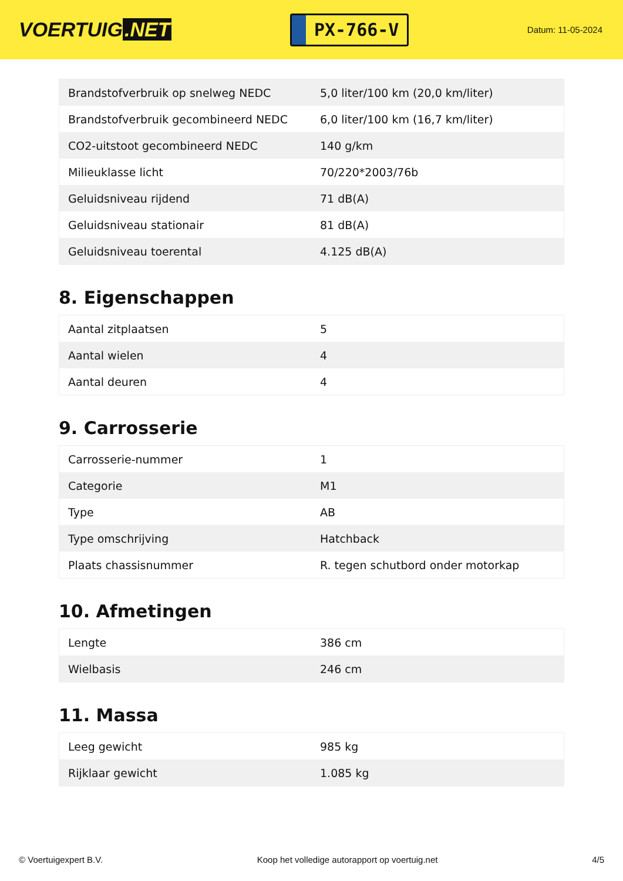VOERTUIG.NET
PX-766-V
Datum: 11-05-2024
| Brandstofverbruik op snelweg NEDC | 5,0 liter/100 km (20,0 km/liter) |
| Brandstofverbruik gecombineerd NEDC | 6,0 liter/100 km (16,7 km/liter) |
| CO2-uitstoot gecombineerd NEDC | 140 g/km |
| Milieuklasse licht | 70/220*2003/76b |
| Geluidsniveau rijdend | 71 dB(A) |
| Geluidsniveau stationair | 81 dB(A) |
| Geluidsniveau toerental | 4.125 dB(A) |
8. Eigenschappen
| Aantal zitplaatsen | 5 |
| Aantal wielen | 4 |
| Aantal deuren | 4 |
9. Carrosserie
| Carrosserie-nummer | 1 |
| Categorie | M1 |
| Type | AB |
| Type omschrijving | Hatchback |
| Plaats chassisnummer | R. tegen schutbord onder motorkap |
10. Afmetingen
| Lengte | 386 cm |
| Wielbasis | 246 cm |
11. Massa
| Leeg gewicht | 985 kg |
| Rijklaar gewicht | 1.085 kg |
© Voertuigexpert B.V. Koop het volledige autorapport op voertuig.net 4/5